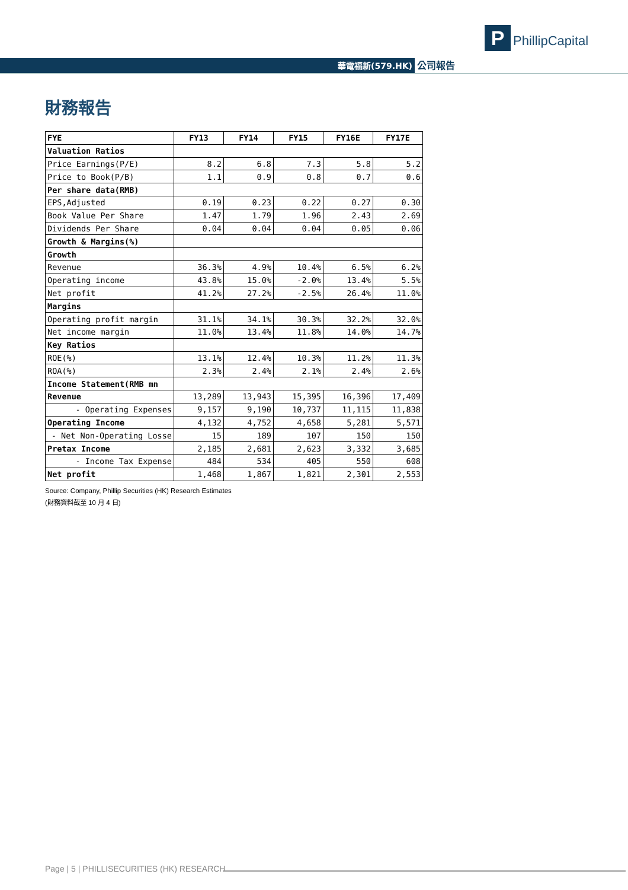P PhillipCapital
華電福新(579.HK) 公司報告
財務報告
| FYE | FY13 | FY14 | FY15 | FY16E | FY17E |
| --- | --- | --- | --- | --- | --- |
| Valuation Ratios | | | | | |
| Price Earnings(P/E) | 8.2 | 6.8 | 7.3 | 5.8 | 5.2 |
| Price to Book(P/B) | 1.1 | 0.9 | 0.8 | 0.7 | 0.6 |
| Per share data(RMB) | | | | | |
| EPS,Adjusted | 0.19 | 0.23 | 0.22 | 0.27 | 0.30 |
| Book Value Per Share | 1.47 | 1.79 | 1.96 | 2.43 | 2.69 |
| Dividends Per Share | 0.04 | 0.04 | 0.04 | 0.05 | 0.06 |
| Growth & Margins(%) | | | | | |
| Growth | | | | | |
| Revenue | 36.3% | 4.9% | 10.4% | 6.5% | 6.2% |
| Operating income | 43.8% | 15.0% | -2.0% | 13.4% | 5.5% |
| Net profit | 41.2% | 27.2% | -2.5% | 26.4% | 11.0% |
| Margins | | | | | |
| Operating profit margin | 31.1% | 34.1% | 30.3% | 32.2% | 32.0% |
| Net income margin | 11.0% | 13.4% | 11.8% | 14.0% | 14.7% |
| Key Ratios | | | | | |
| ROE(%) | 13.1% | 12.4% | 10.3% | 11.2% | 11.3% |
| ROA(%) | 2.3% | 2.4% | 2.1% | 2.4% | 2.6% |
| Income Statement(RMB mn | | | | | |
| Revenue | 13,289 | 13,943 | 15,395 | 16,396 | 17,409 |
| - Operating Expenses | 9,157 | 9,190 | 10,737 | 11,115 | 11,838 |
| Operating Income | 4,132 | 4,752 | 4,658 | 5,281 | 5,571 |
| - Net Non-Operating Losse | 15 | 189 | 107 | 150 | 150 |
| Pretax Income | 2,185 | 2,681 | 2,623 | 3,332 | 3,685 |
| - Income Tax Expense | 484 | 534 | 405 | 550 | 608 |
| Net profit | 1,468 | 1,867 | 1,821 | 2,301 | 2,553 |
Source: Company, Phillip Securities (HK) Research Estimates
(財務資料截至 10 月 4 日)
Page | 5 | PHILLISECURITIES (HK) RESEARCH